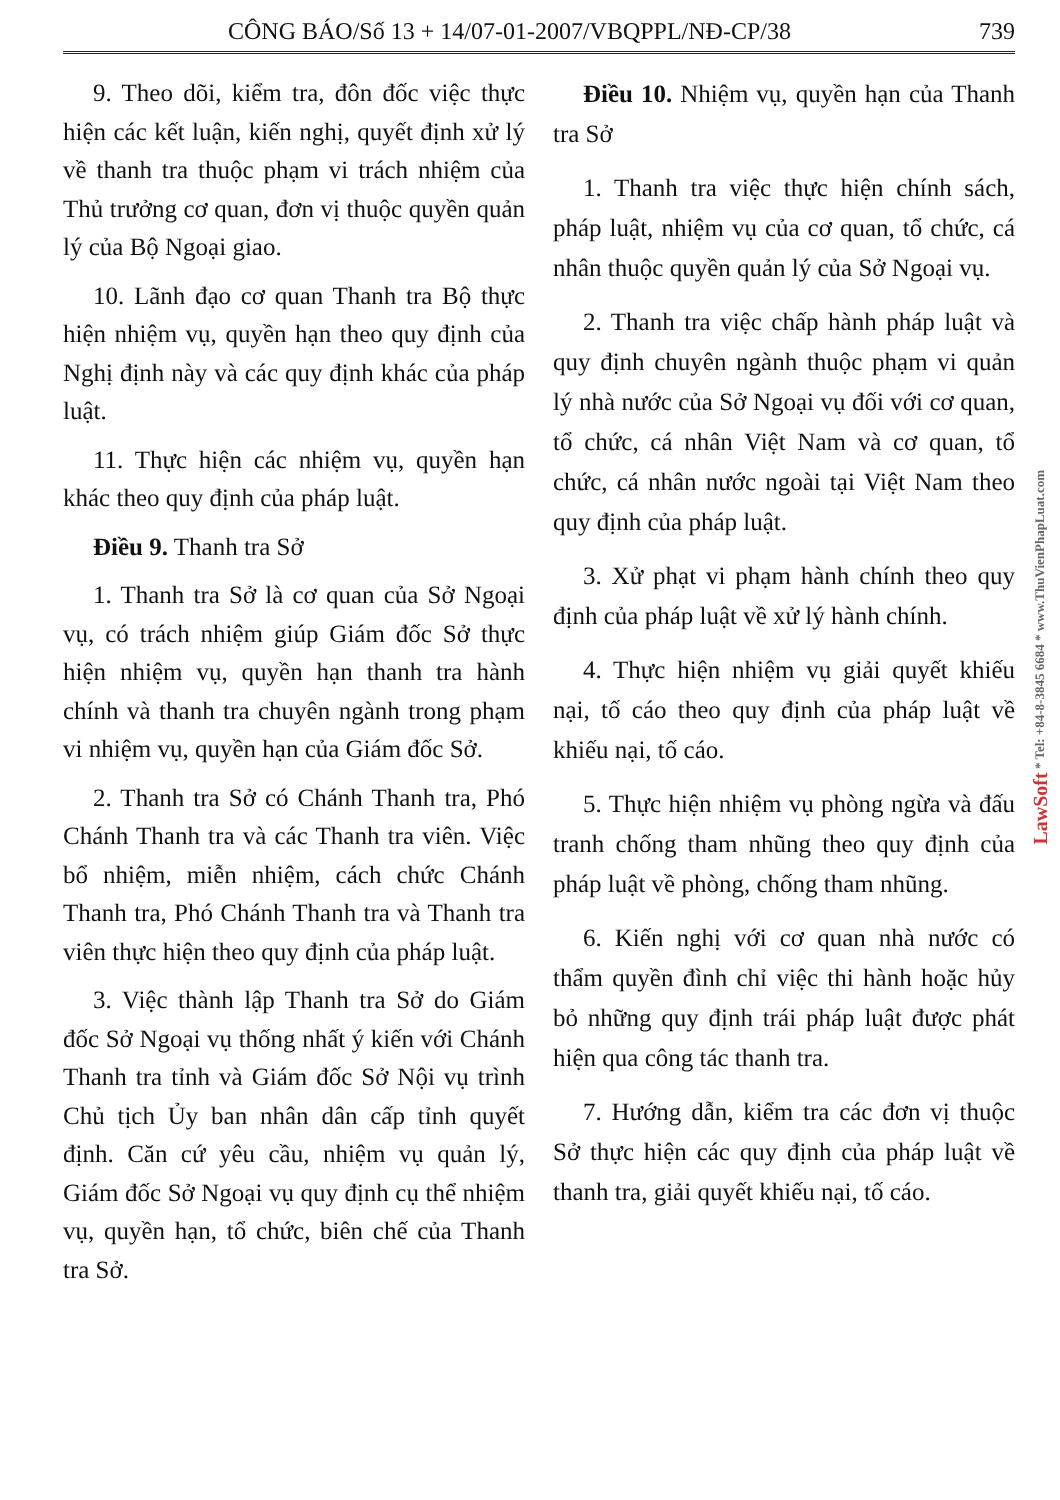CÔNG BÁO/Số 13 + 14/07-01-2007/VBQPPL/NĐ-CP/38 739
9. Theo dõi, kiểm tra, đôn đốc việc thực hiện các kết luận, kiến nghị, quyết định xử lý về thanh tra thuộc phạm vi trách nhiệm của Thủ trưởng cơ quan, đơn vị thuộc quyền quản lý của Bộ Ngoại giao.
10. Lãnh đạo cơ quan Thanh tra Bộ thực hiện nhiệm vụ, quyền hạn theo quy định của Nghị định này và các quy định khác của pháp luật.
11. Thực hiện các nhiệm vụ, quyền hạn khác theo quy định của pháp luật.
Điều 9. Thanh tra Sở
1. Thanh tra Sở là cơ quan của Sở Ngoại vụ, có trách nhiệm giúp Giám đốc Sở thực hiện nhiệm vụ, quyền hạn thanh tra hành chính và thanh tra chuyên ngành trong phạm vi nhiệm vụ, quyền hạn của Giám đốc Sở.
2. Thanh tra Sở có Chánh Thanh tra, Phó Chánh Thanh tra và các Thanh tra viên. Việc bổ nhiệm, miễn nhiệm, cách chức Chánh Thanh tra, Phó Chánh Thanh tra và Thanh tra viên thực hiện theo quy định của pháp luật.
3. Việc thành lập Thanh tra Sở do Giám đốc Sở Ngoại vụ thống nhất ý kiến với Chánh Thanh tra tỉnh và Giám đốc Sở Nội vụ trình Chủ tịch Ủy ban nhân dân cấp tỉnh quyết định. Căn cứ yêu cầu, nhiệm vụ quản lý, Giám đốc Sở Ngoại vụ quy định cụ thể nhiệm vụ, quyền hạn, tổ chức, biên chế của Thanh tra Sở.
Điều 10. Nhiệm vụ, quyền hạn của Thanh tra Sở
1. Thanh tra việc thực hiện chính sách, pháp luật, nhiệm vụ của cơ quan, tổ chức, cá nhân thuộc quyền quản lý của Sở Ngoại vụ.
2. Thanh tra việc chấp hành pháp luật và quy định chuyên ngành thuộc phạm vi quản lý nhà nước của Sở Ngoại vụ đối với cơ quan, tổ chức, cá nhân Việt Nam và cơ quan, tổ chức, cá nhân nước ngoài tại Việt Nam theo quy định của pháp luật.
3. Xử phạt vi phạm hành chính theo quy định của pháp luật về xử lý hành chính.
4. Thực hiện nhiệm vụ giải quyết khiếu nại, tố cáo theo quy định của pháp luật về khiếu nại, tố cáo.
5. Thực hiện nhiệm vụ phòng ngừa và đấu tranh chống tham nhũng theo quy định của pháp luật về phòng, chống tham nhũng.
6. Kiến nghị với cơ quan nhà nước có thẩm quyền đình chỉ việc thi hành hoặc hủy bỏ những quy định trái pháp luật được phát hiện qua công tác thanh tra.
7. Hướng dẫn, kiểm tra các đơn vị thuộc Sở thực hiện các quy định của pháp luật về thanh tra, giải quyết khiếu nại, tố cáo.
LawSoft * Tel: +84-8-3845 6684 * www.ThuVienPhapLuat.com